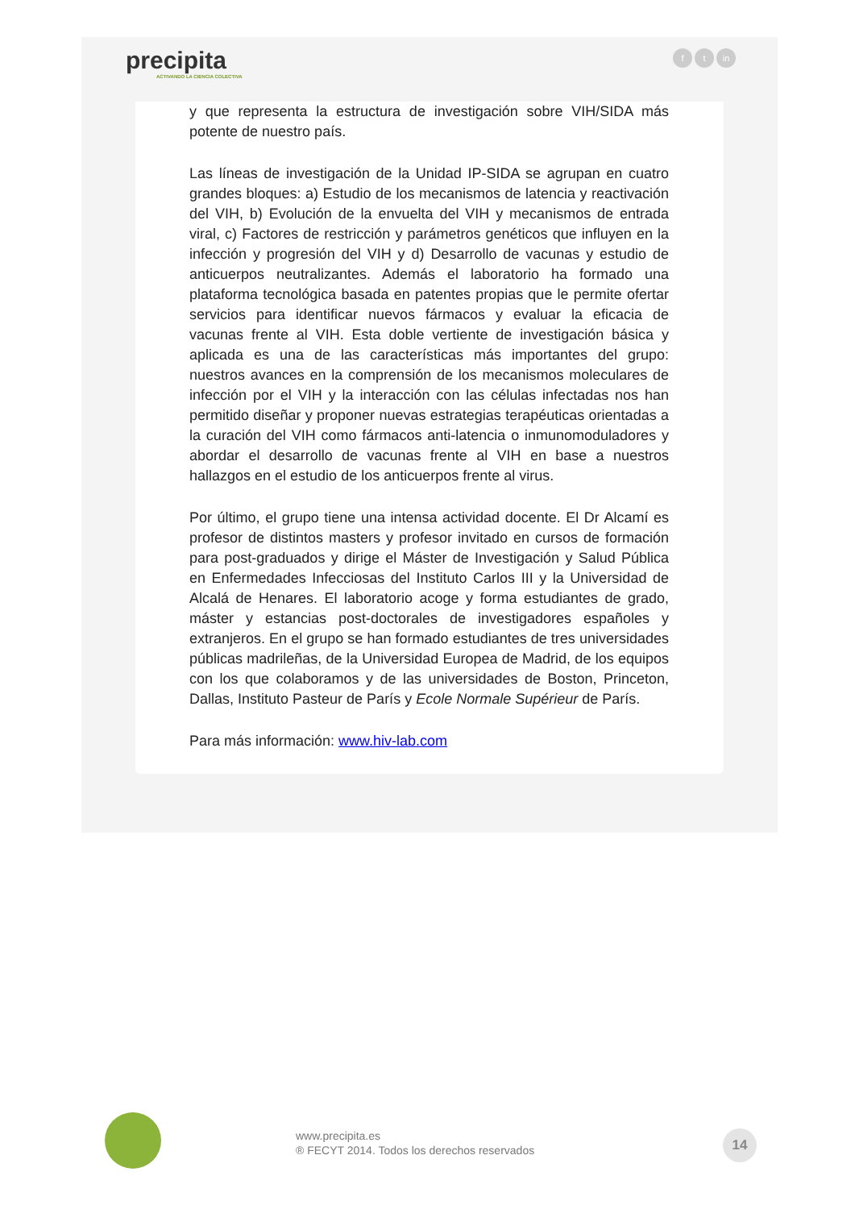precipita
ACTIVANDO LA CIENCIA COLECTIVA
ft in
y que representa la estructura de investigación sobre VIH/SIDA más potente de nuestro país.
Las líneas de investigación de la Unidad IP-SIDA se agrupan en cuatro grandes bloques: a) Estudio de los mecanismos de latencia y reactivación del VIH, b) Evolución de la envuelta del VIH y mecanismos de entrada viral, c) Factores de restricción y parámetros genéticos que influyen en la infección y progresión del VIH y d) Desarrollo de vacunas y estudio de anticuerpos neutralizantes. Además el laboratorio ha formado una plataforma tecnológica basada en patentes propias que le permite ofertar servicios para identificar nuevos fármacos y evaluar la eficacia de vacunas frente al VIH. Esta doble vertiente de investigación básica y aplicada es una de las características más importantes del grupo: nuestros avances en la comprensión de los mecanismos moleculares de infección por el VIH y la interacción con las células infectadas nos han permitido diseñar y proponer nuevas estrategias terapéuticas orientadas a la curación del VIH como fármacos anti-latencia o inmunomoduladores y abordar el desarrollo de vacunas frente al VIH en base a nuestros hallazgos en el estudio de los anticuerpos frente al virus.
Por último, el grupo tiene una intensa actividad docente. El Dr Alcamí es profesor de distintos masters y profesor invitado en cursos de formación para post-graduados y dirige el Máster de Investigación y Salud Pública en Enfermedades Infecciosas del Instituto Carlos III y la Universidad de Alcalá de Henares. El laboratorio acoge y forma estudiantes de grado, máster y estancias post-doctorales de investigadores españoles y extranjeros. En el grupo se han formado estudiantes de tres universidades públicas madrileñas, de la Universidad Europea de Madrid, de los equipos con los que colaboramos y de las universidades de Boston, Princeton, Dallas, Instituto Pasteur de París y Ecole Normale Supérieur de París.
Para más información: www.hiv-lab.com
www.precipita.es
® FECYT 2014. Todos los derechos reservados
14